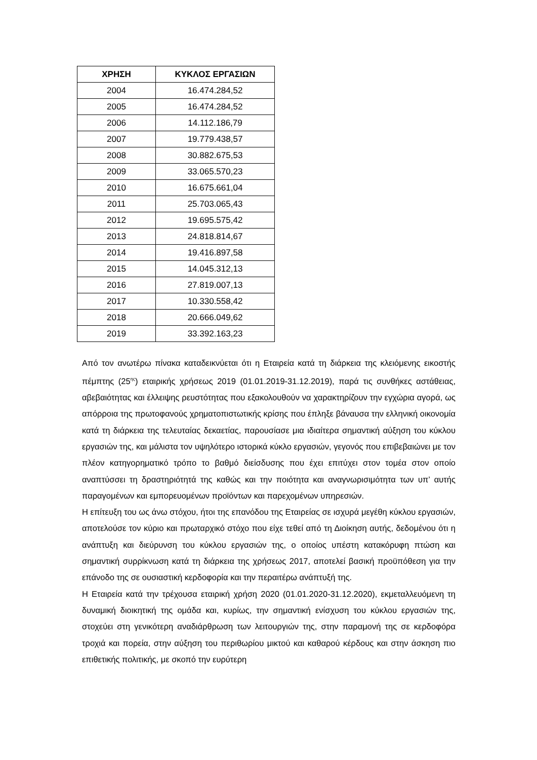| ΧΡΗΣΗ | ΚΥΚΛΟΣ ΕΡΓΑΣΙΩΝ |
| --- | --- |
| 2004 | 16.474.284,52 |
| 2005 | 16.474.284,52 |
| 2006 | 14.112.186,79 |
| 2007 | 19.779.438,57 |
| 2008 | 30.882.675,53 |
| 2009 | 33.065.570,23 |
| 2010 | 16.675.661,04 |
| 2011 | 25.703.065,43 |
| 2012 | 19.695.575,42 |
| 2013 | 24.818.814,67 |
| 2014 | 19.416.897,58 |
| 2015 | 14.045.312,13 |
| 2016 | 27.819.007,13 |
| 2017 | 10.330.558,42 |
| 2018 | 20.666.049,62 |
| 2019 | 33.392.163,23 |
Από τον ανωτέρω πίνακα καταδεικνύεται ότι η Εταιρεία κατά τη διάρκεια της κλειόμενης εικοστής πέμπτης (25<sup>ης</sup>) εταιρικής χρήσεως 2019 (01.01.2019-31.12.2019), παρά τις συνθήκες αστάθειας, αβεβαιότητας και έλλειψης ρευστότητας που εξακολουθούν να χαρακτηρίζουν την εγχώρια αγορά, ως απόρροια της πρωτοφανούς χρηματοπιστωτικής κρίσης που έπληξε βάναυσα την ελληνική οικονομία κατά τη διάρκεια της τελευταίας δεκαετίας, παρουσίασε μια ιδιαίτερα σημαντική αύξηση του κύκλου εργασιών της, και μάλιστα τον υψηλότερο ιστορικά κύκλο εργασιών, γεγονός που επιβεβαιώνει με τον πλέον κατηγορηματικό τρόπο το βαθμό διείσδυσης που έχει επιτύχει στον τομέα στον οποίο αναπτύσσει τη δραστηριότητά της καθώς και την ποιότητα και αναγνωρισιμότητα των υπ’ αυτής παραγομένων και εμπορευομένων προϊόντων και παρεχομένων υπηρεσιών.
Η επίτευξη του ως άνω στόχου, ήτοι της επανόδου της Εταιρείας σε ισχυρά μεγέθη κύκλου εργασιών, αποτελούσε τον κύριο και πρωταρχικό στόχο που είχε τεθεί από τη Διοίκηση αυτής, δεδομένου ότι η ανάπτυξη και διεύρυνση του κύκλου εργασιών της, ο οποίος υπέστη κατακόρυφη πτώση και σημαντική συρρίκνωση κατά τη διάρκεια της χρήσεως 2017, αποτελεί βασική προϋπόθεση για την επάνοδο της σε ουσιαστική κερδοφορία και την περαιτέρω ανάπτυξή της.
Η Εταιρεία κατά την τρέχουσα εταιρική χρήση 2020 (01.01.2020-31.12.2020), εκμεταλλευόμενη τη δυναμική διοικητική της ομάδα και, κυρίως, την σημαντική ενίσχυση του κύκλου εργασιών της, στοχεύει στη γενικότερη αναδιάρθρωση των λειτουργιών της, στην παραμονή της σε κερδοφόρα τροχιά και πορεία, στην αύξηση του περιθωρίου μικτού και καθαρού κέρδους και στην άσκηση πιο επιθετικής πολιτικής, με σκοπό την ευρύτερη